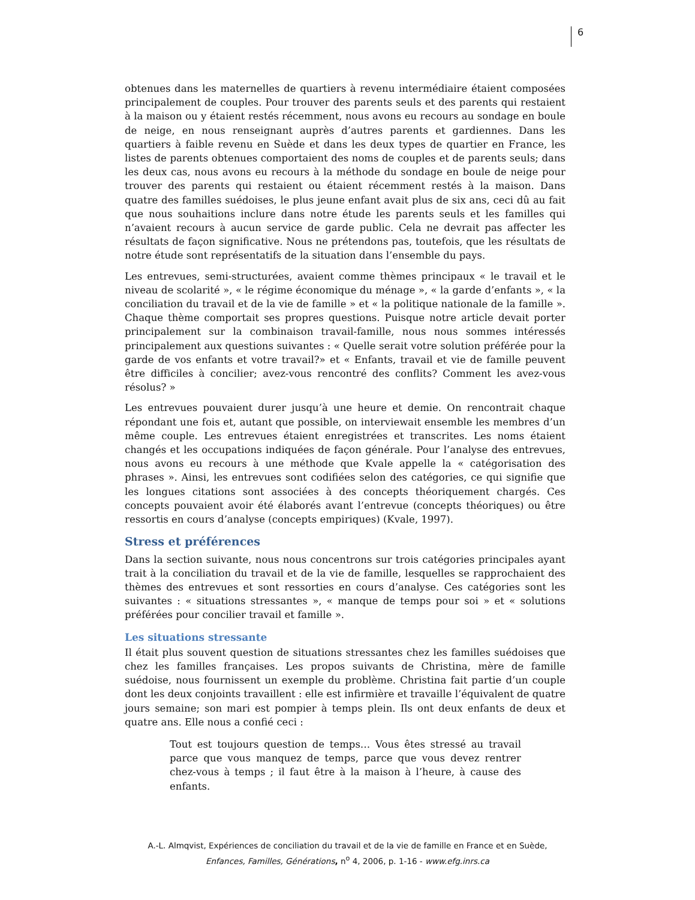6
obtenues dans les maternelles de quartiers à revenu intermédiaire étaient composées principalement de couples. Pour trouver des parents seuls et des parents qui restaient à la maison ou y étaient restés récemment, nous avons eu recours au sondage en boule de neige, en nous renseignant auprès d’autres parents et gardiennes. Dans les quartiers à faible revenu en Suède et dans les deux types de quartier en France, les listes de parents obtenues comportaient des noms de couples et de parents seuls; dans les deux cas, nous avons eu recours à la méthode du sondage en boule de neige pour trouver des parents qui restaient ou étaient récemment restés à la maison. Dans quatre des familles suédoises, le plus jeune enfant avait plus de six ans, ceci dû au fait que nous souhaitions inclure dans notre étude les parents seuls et les familles qui n’avaient recours à aucun service de garde public. Cela ne devrait pas affecter les résultats de façon significative. Nous ne prétendons pas, toutefois, que les résultats de notre étude sont représentatifs de la situation dans l’ensemble du pays.
Les entrevues, semi-structurées, avaient comme thèmes principaux « le travail et le niveau de scolarité », « le régime économique du ménage », « la garde d’enfants », « la conciliation du travail et de la vie de famille » et « la politique nationale de la famille ». Chaque thème comportait ses propres questions. Puisque notre article devait porter principalement sur la combinaison travail-famille, nous nous sommes intéressés principalement aux questions suivantes : « Quelle serait votre solution préférée pour la garde de vos enfants et votre travail?» et « Enfants, travail et vie de famille peuvent être difficiles à concilier; avez-vous rencontré des conflits? Comment les avez-vous résolus? »
Les entrevues pouvaient durer jusqu’à une heure et demie. On rencontrait chaque répondant une fois et, autant que possible, on interviewait ensemble les membres d’un même couple. Les entrevues étaient enregistrées et transcrites. Les noms étaient changés et les occupations indiquées de façon générale. Pour l’analyse des entrevues, nous avons eu recours à une méthode que Kvale appelle la « catégorisation des phrases ». Ainsi, les entrevues sont codifiées selon des catégories, ce qui signifie que les longues citations sont associées à des concepts théoriquement chargés. Ces concepts pouvaient avoir été élaborés avant l’entrevue (concepts théoriques) ou être ressortis en cours d’analyse (concepts empiriques) (Kvale, 1997).
Stress et préférences
Dans la section suivante, nous nous concentrons sur trois catégories principales ayant trait à la conciliation du travail et de la vie de famille, lesquelles se rapprochaient des thèmes des entrevues et sont ressorties en cours d’analyse. Ces catégories sont les suivantes : « situations stressantes », « manque de temps pour soi » et « solutions préférées pour concilier travail et famille ».
Les situations stressante
Il était plus souvent question de situations stressantes chez les familles suédoises que chez les familles françaises. Les propos suivants de Christina, mère de famille suédoise, nous fournissent un exemple du problème. Christina fait partie d’un couple dont les deux conjoints travaillent : elle est infirmière et travaille l’équivalent de quatre jours semaine; son mari est pompier à temps plein. Ils ont deux enfants de deux et quatre ans. Elle nous a confié ceci :
Tout est toujours question de temps… Vous êtes stressé au travail parce que vous manquez de temps, parce que vous devez rentrer chez-vous à temps ; il faut être à la maison à l’heure, à cause des enfants.
A.-L. Almqvist, Expériences de conciliation du travail et de la vie de famille en France et en Suède,
Enfances, Familles, Générations, n<sup>o</sup> 4, 2006, p. 1-16 - www.efg.inrs.ca